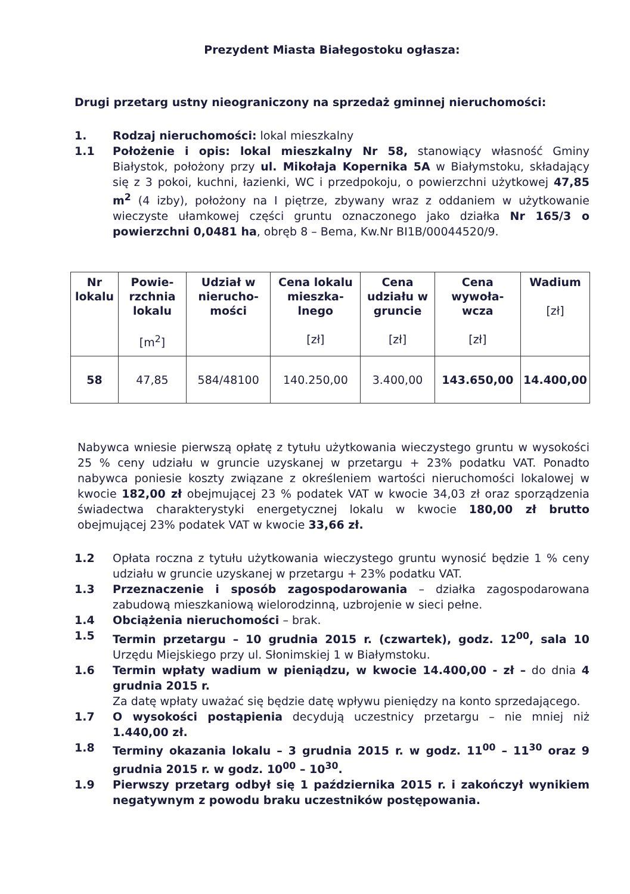Prezydent Miasta Białegostoku ogłasza:
Drugi przetarg ustny nieograniczony na sprzedaż gminnej nieruchomości:
1. Rodzaj nieruchomości: lokal mieszkalny
1.1 Położenie i opis: lokal mieszkalny Nr 58, stanowiący własność Gminy Białystok, położony przy ul. Mikołaja Kopernika 5A w Białymstoku, składający się z 3 pokoi, kuchni, łazienki, WC i przedpokoju, o powierzchni użytkowej 47,85 m<sup>2</sup> (4 izby), położony na I piętrze, zbywany wraz z oddaniem w użytkowanie wieczyste ułamkowej części gruntu oznaczonego jako działka Nr 165/3 o powierzchni 0,0481 ha, obręb 8 – Bema, Kw.Nr BI1B/00044520/9.
| Nr lokalu | Powie-rzchnia lokalu [m<sup>2</sup>] | Udział w nierucho-mości | Cena lokalu mieszka-lnego [zł] | Cena udziału w gruncie [zł] | Cena wywoła-wcza [zł] | Wadium [zł] |
| --- | --- | --- | --- | --- | --- | --- |
| 58 | 47,85 | 584/48100 | 140.250,00 | 3.400,00 | 143.650,00 | 14.400,00 |
Nabywca wniesie pierwszą opłatę z tytułu użytkowania wieczystego gruntu w wysokości 25 % ceny udziału w gruncie uzyskanej w przetargu + 23% podatku VAT. Ponadto nabywca poniesie koszty związane z określeniem wartości nieruchomości lokalowej w kwocie 182,00 zł obejmującej 23 % podatek VAT w kwocie 34,03 zł oraz sporządzenia świadectwa charakterystyki energetycznej lokalu w kwocie 180,00 zł brutto obejmującej 23% podatek VAT w kwocie 33,66 zł.
1.2 Opłata roczna z tytułu użytkowania wieczystego gruntu wynosić będzie 1 % ceny udziału w gruncie uzyskanej w przetargu + 23% podatku VAT.
1.3 Przeznaczenie i sposób zagospodarowania – działka zagospodarowana zabudową mieszkaniową wielorodzinną, uzbrojenie w sieci pełne.
1.4 Obciążenia nieruchomości – brak.
1.5 Termin przetargu – 10 grudnia 2015 r. (czwartek), godz. 12<sup>00</sup>, sala 10 Urzędu Miejskiego przy ul. Słonimskiej 1 w Białymstoku.
1.6 Termin wpłaty wadium w pieniądzu, w kwocie 14.400,00 - zł – do dnia 4 grudnia 2015 r.
Za datę wpłaty uważać się będzie datę wpływu pieniędzy na konto sprzedającego.
1.7 O wysokości postąpienia decydują uczestnicy przetargu – nie mniej niż 1.440,00 zł.
1.8 Terminy okazania lokalu – 3 grudnia 2015 r. w godz. 11<sup>00</sup> – 11<sup>30</sup> oraz 9 grudnia 2015 r. w godz. 10<sup>00</sup> – 10<sup>30</sup>.
1.9 Pierwszy przetarg odbył się 1 października 2015 r. i zakończył wynikiem negatywnym z powodu braku uczestników postępowania.